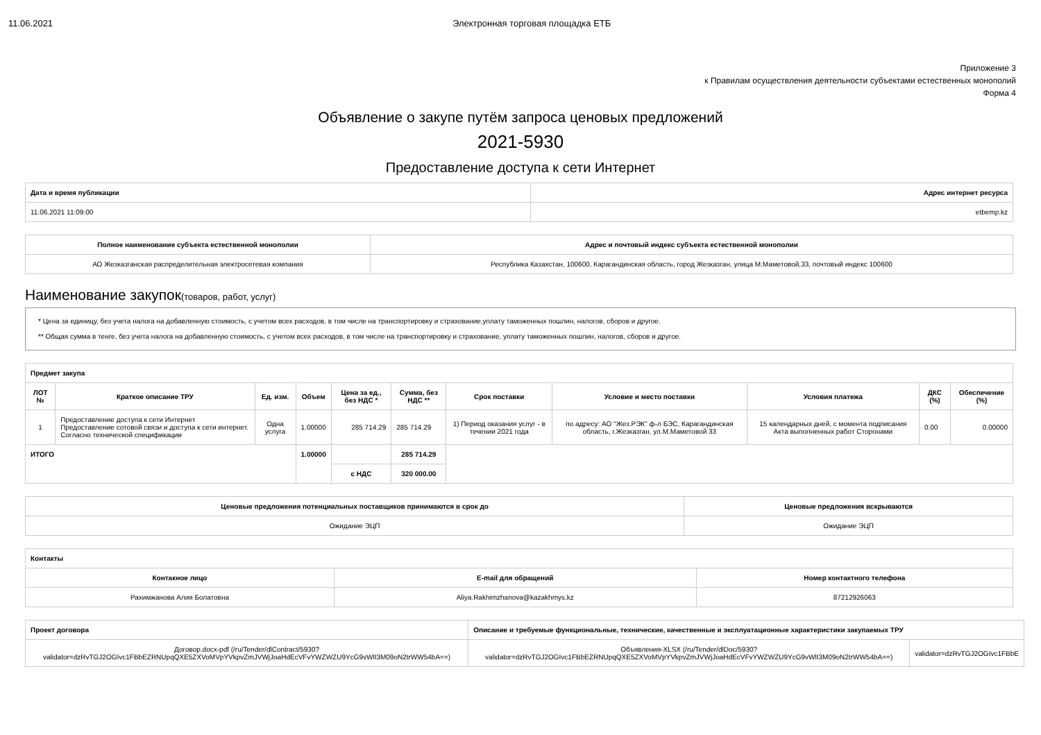11.06.2021 Электронная торговая площадка ЕТБ
Приложение 3
к Правилам осуществления деятельности субъектами естественных монополий
Форма 4
Объявление о закупе путём запроса ценовых предложений
2021-5930
Предоставление доступа к сети Интернет
| Дата и время публикации | Адрес интернет ресурса |
| --- | --- |
| 11.06.2021 11:09:00 | etbemp.kz |
| Полное наименование субъекта естественной монополии | Адрес и почтовый индекс субъекта естественной монополии |
| --- | --- |
| АО Жезказганская распределительная электросетевая компания | Республика Казахстан, 100600, Карагандинская область, город Жезказган, улица М.Маметовой,33, почтовый индекс 100600 |
Наименование закупок(товаров, работ, услуг)
* Цена за единицу, без учета налога на добавленную стоимость, с учетом всех расходов, в том числе на транспортировку и страхование,уплату таможенных пошлин, налогов, сборов и другое.
** Общая сумма в тенге, без учета налога на добавленную стоимость, с учетом всех расходов, в том числе на транспортировку и страхование, уплату таможенных пошлин, налогов, сборов и другое.
| Предмет закупа | | | | | | | | | | |
| --- | --- | --- | --- | --- | --- | --- | --- | --- | --- | --- |
| ЛОТ № | Краткое описание ТРУ | Ед. изм. | Объем | Цена за ед., без НДС * | Сумма, без НДС ** | Срок поставки | Условие и место поставки | Условия платежа | ДКС (%) | Обеспечение (%) |
| 1 | Предоставление доступа к сети Интернет Предоставление сотовой связи и доступа к сети интернет. Согласно технической спецификации | Одна услуга | 1.00000 | 285 714.29 | 285 714.29 | 1) Период оказания услуг - в течении 2021 года | по адресу: АО "Жез.РЭК" ф-л БЭС, Карагандинская область, г.Жезказган, ул.М.Маметовой 33 | 15 календарных дней, с момента подписания Акта выполненных работ Сторонами | 0.00 | 0.00000 |
| ИТОГО | | | 1.00000 | | 285 714.29 | | | | | |
| | | | | с НДС | 320 000.00 | | | | | |
| Ценовые предложения потенциальных поставщиков принимаются в срок до | Ценовые предложения вскрываются |
| --- | --- |
| Ожидание ЭЦП | Ожидание ЭЦП |
| Контакты | | |
| --- | --- | --- |
| Контакное лицо | E-mail для обращений | Номер контактного телефона |
| Рахимжанова Алия Болатовна | Aliya.Rakhimzhanova@kazakhmys.kz | 87212926063 |
| Проект договора | Описание и требуемые функциональные, технические, качественные и эксплуатационные характеристики закупаемых ТРУ | |
| --- | --- | --- |
| Договор.docx-pdf (/ru/Tender/dlContract/5930? validator=dzRvTGJ2OGIvc1FBbEZRNUpqQXE5ZXVoMVpYVkpvZmJVWjJoaHdEcVFvYWZWZU9YcG9vWlI3M09oN2trWW54bA==) | Объявления-XLSX (/ru/Tender/dlDoc/5930? validator=dzRvTGJ2OGIvc1FBbEZRNUpqQXE5ZXVoMVpYVkpvZmJVWjJoaHdEcVFvYWZWZU9YcG9vWlI3M09oN2trWW54bA==) | validator=dzRvTGJ2OGIvc1FBbE |